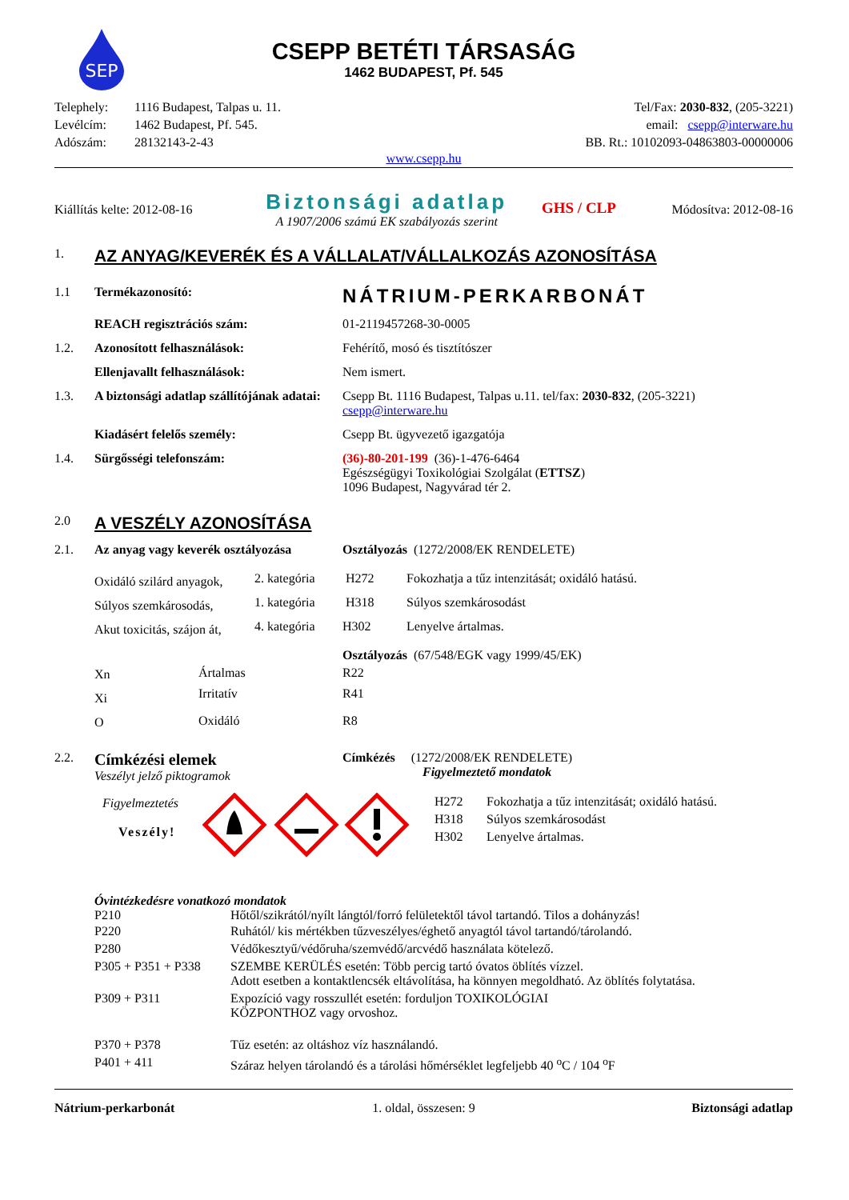SEP
CSEPP BETÉTI TÁRSASÁG
1462 BUDAPEST, Pf. 545
| Telephely: | 1116 Budapest, Talpas u. 11. | Tel/Fax: 2030-832 , (205-3221) |
| Levélcím: | 1462 Budapest, Pf. 545. | email: csepp@interware.hu |
| Adószám: | 28132143-2-43 | BB. Rt.: 10102093-04863803-00000006 |
www.csepp.hu
| Kiállítás kelte: 2012-08-16 | Biztonsági adatlap A 1907/2006 számú EK szabályozás szerint | GHS / CLP | Módosítva: 2012-08-16 |
| 1. | AZ ANYAG/KEVERÉK ÉS A VÁLLALAT/VÁLLALKOZÁS AZONOSÍTÁSA | |
| 1.1 | Termékazonosító: | NÁTRIUM-PERKARBONÁT |
| | REACH regisztrációs szám: | 01-2119457268-30-0005 |
| 1.2. | Azonosított felhasználások: | Fehérítő, mosó és tisztítószer |
| | Ellenjavallt felhasználások: | Nem ismert. |
| 1.3. | A biztonsági adatlap szállítójának adatai: | Csepp Bt. 1116 Budapest, Talpas u.11. tel/fax: 2030-832 , (205-3221) csepp@interware.hu |
| | Kiadásért felelős személy: | Csepp Bt. ügyvezető igazgatója |
| 1.4. | Sürgősségi telefonszám: | (36)-80-201-199 (36)-1-476-6464 Egészségügyi Toxikológiai Szolgálat ( ETTSZ ) 1096 Budapest, Nagyvárad tér 2. |
| 2.0 | A VESZÉLY AZONOSÍTÁSA | |
| 2.1. | Az anyag vagy keverék osztályozása | Osztályozás (1272/2008/EK RENDELETE) |
| Oxidáló szilárd anyagok, | 2. kategória | H272 | Fokozhatja a tűz intenzitását; oxidáló hatású. |
| Súlyos szemkárosodás, | 1. kategória | H318 | Súlyos szemkárosodást |
| Akut toxicitás, szájon át, | 4. kategória | H302 | Lenyelve ártalmas. |
| | | Osztályozás (67/548/EGK vagy 1999/45/EK) | |
| Xn | Ártalmas | R22 |
| Xi | Irritatív | R41 |
| O | Oxidáló | R8 |
| 2.2. | Címkézési elemek Veszélyt jelző piktogramok | Címkézés (1272/2008/EK RENDELETE) Figyelmeztető mondatok |
| | Figyelmeztetés Veszély! | | / H272 / Fokozhatja a tűz intenzitását; oxidáló hatású. / / H318 / Súlyos szemkárosodást / / H302 / Lenyelve ártalmas. / |
Óvintézkedésre vonatkozó mondatok
| P210 | Hőtől/szikrától/nyílt lángtól/forró felületektől távol tartandó. Tilos a dohányzás! |
| P220 | Ruhától/ kis mértékben tűzveszélyes/éghető anyagtól távol tartandó/tárolandó. |
| P280 | Védőkesztyű/védőruha/szemvédő/arcvédő használata kötelező. |
| P305 + P351 + P338 | SZEMBE KERÜLÉS esetén: Több percig tartó óvatos öblítés vízzel. Adott esetben a kontaktlencsék eltávolítása, ha könnyen megoldható. Az öblítés folytatása. |
| P309 + P311 | Expozíció vagy rosszullét esetén: forduljon TOXIKOLÓGIAI KÖZPONTHOZ vagy orvoshoz. |
| P370 + P378 | Tűz esetén: az oltáshoz víz használandó. |
| P401 + 411 | Száraz helyen tárolandó és a tárolási hőmérséklet legfeljebb 40 <sup>o</sup>C / 104 <sup>o</sup>F |
| Nátrium-perkarbonát | 1. oldal, összesen: 9 | Biztonsági adatlap |